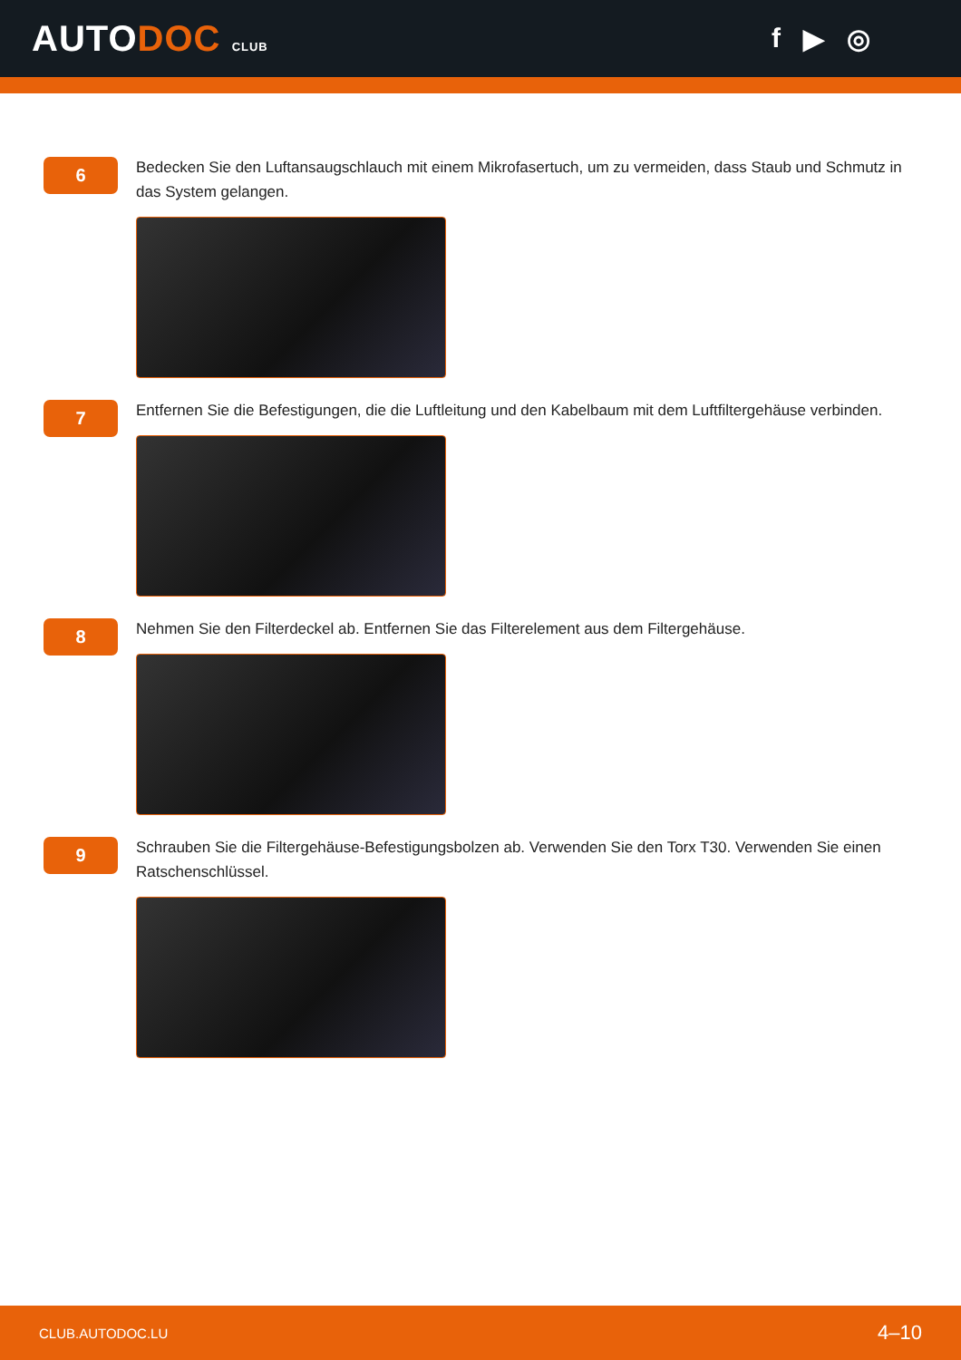AUTODOC CLUB
f ▶ ◎
6
Bedecken Sie den Luftansaugschlauch mit einem Mikrofasertuch, um zu vermeiden, dass Staub und Schmutz in das System gelangen.
7
Entfernen Sie die Befestigungen, die die Luftleitung und den Kabelbaum mit dem Luftfiltergehäuse verbinden.
8
Nehmen Sie den Filterdeckel ab. Entfernen Sie das Filterelement aus dem Filtergehäuse.
9
Schrauben Sie die Filtergehäuse-Befestigungsbolzen ab. Verwenden Sie den Torx T30. Verwenden Sie einen Ratschenschlüssel.
CLUB.AUTODOC.LU 4–10